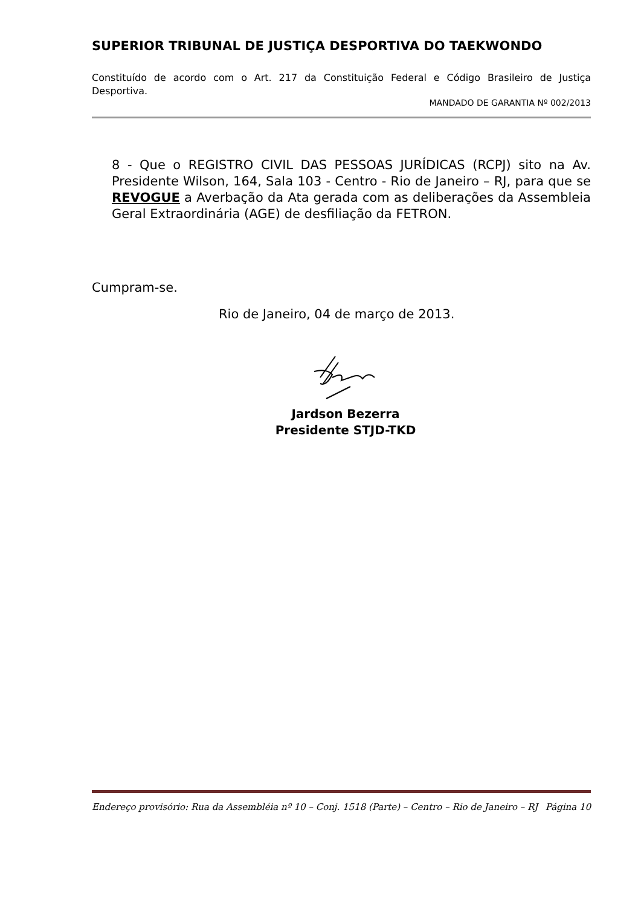SUPERIOR TRIBUNAL DE JUSTIÇA DESPORTIVA DO TAEKWONDO
Constituído de acordo com o Art. 217 da Constituição Federal e Código Brasileiro de Justiça Desportiva.
MANDADO DE GARANTIA Nº 002/2013
8 - Que o REGISTRO CIVIL DAS PESSOAS JURÍDICAS (RCPJ) sito na Av. Presidente Wilson, 164, Sala 103 - Centro - Rio de Janeiro – RJ, para que se REVOGUE a Averbação da Ata gerada com as deliberações da Assembleia Geral Extraordinária (AGE) de desfiliação da FETRON.
Cumpram-se.
Rio de Janeiro, 04 de março de 2013.
Jardson Bezerra
Presidente STJD-TKD
Endereço provisório: Rua da Assembléia nº 10 – Conj. 1518 (Parte) – Centro – Rio de Janeiro – RJ Página 10